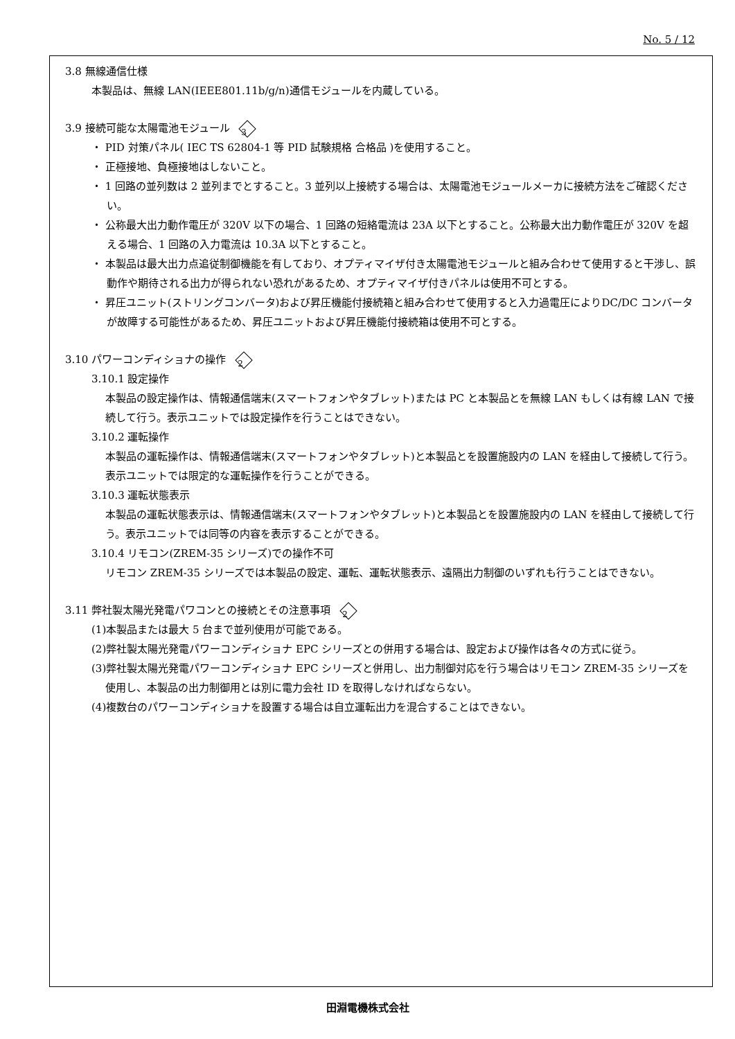No. 5 / 12
3.8 無線通信仕様
本製品は、無線 LAN(IEEE801.11b/g/n)通信モジュールを内蔵している。
3.9 接続可能な太陽電池モジュール 3
・ PID 対策パネル( IEC TS 62804-1 等 PID 試験規格 合格品 )を使用すること。
・ 正極接地、負極接地はしないこと。
・ 1 回路の並列数は 2 並列までとすること。3 並列以上接続する場合は、太陽電池モジュールメーカに接続方法をご確認ください。
・ 公称最大出力動作電圧が 320V 以下の場合、1 回路の短絡電流は 23A 以下とすること。公称最大出力動作電圧が 320V を超える場合、1 回路の入力電流は 10.3A 以下とすること。
・ 本製品は最大出力点追従制御機能を有しており、オプティマイザ付き太陽電池モジュールと組み合わせて使用すると干渉し、誤動作や期待される出力が得られない恐れがあるため、オプティマイザ付きパネルは使用不可とする。
・ 昇圧ユニット(ストリングコンバータ)および昇圧機能付接続箱と組み合わせて使用すると入力過電圧によりDC/DC コンバータが故障する可能性があるため、昇圧ユニットおよび昇圧機能付接続箱は使用不可とする。
3.10 パワーコンディショナの操作 2
3.10.1 設定操作
本製品の設定操作は、情報通信端末(スマートフォンやタブレット)または PC と本製品とを無線 LAN もしくは有線 LAN で接続して行う。表示ユニットでは設定操作を行うことはできない。
3.10.2 運転操作
本製品の運転操作は、情報通信端末(スマートフォンやタブレット)と本製品とを設置施設内の LAN を経由して接続して行う。表示ユニットでは限定的な運転操作を行うことができる。
3.10.3 運転状態表示
本製品の運転状態表示は、情報通信端末(スマートフォンやタブレット)と本製品とを設置施設内の LAN を経由して接続して行う。表示ユニットでは同等の内容を表示することができる。
3.10.4 リモコン(ZREM-35 シリーズ)での操作不可
リモコン ZREM-35 シリーズでは本製品の設定、運転、運転状態表示、遠隔出力制御のいずれも行うことはできない。
3.11 弊社製太陽光発電パワコンとの接続とその注意事項 2
(1)本製品または最大 5 台まで並列使用が可能である。
(2)弊社製太陽光発電パワーコンディショナ EPC シリーズとの併用する場合は、設定および操作は各々の方式に従う。
(3)弊社製太陽光発電パワーコンディショナ EPC シリーズと併用し、出力制御対応を行う場合はリモコン ZREM-35 シリーズを使用し、本製品の出力制御用とは別に電力会社 ID を取得しなければならない。
(4)複数台のパワーコンディショナを設置する場合は自立運転出力を混合することはできない。
田淵電機株式会社